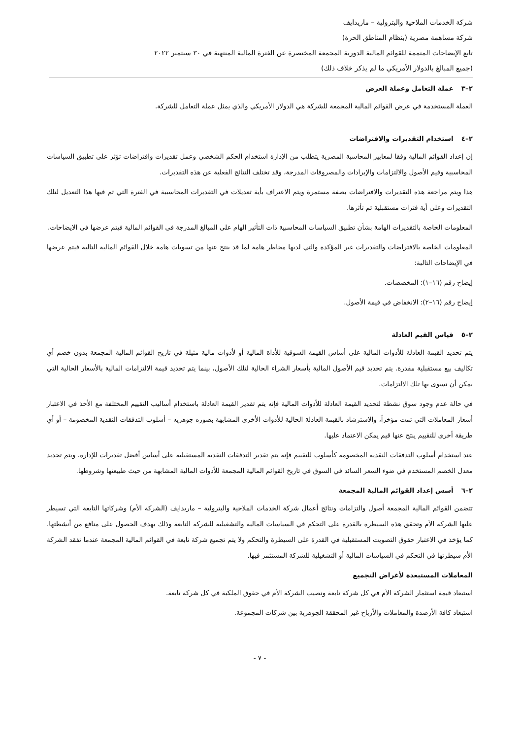شركة الخدمات الملاحية والبترولية – ماريدايف
شركة مساهمة مصرية (بنظام المناطق الحرة)
تابع الإيضاحات المتممة للقوائم المالية الدورية المجمعة المختصرة عن الفترة المالية المنتهية في ٣٠ سبتمبر ٢٠٢٢
(جميع المبالغ بالدولار الأمريكي ما لم يذكر خلاف ذلك)
٢–٣عملة التعامل وعملة العرض
العملة المستخدمة في عرض القوائم المالية المجمعة للشركة هي الدولار الأمريكي والذي يمثل عملة التعامل للشركة.
٢–٤استخدام التقديرات والافتراضات
إن إعداد القوائم المالية وفقا لمعايير المحاسبة المصرية يتطلب من الإدارة استخدام الحكم الشخصي وعمل تقديرات وافتراضات تؤثر على تطبيق السياسات المحاسبية وقيم الأصول والالتزامات والإيرادات والمصروفات المدرجة، وقد تختلف النتائج الفعلية عن هذه التقديرات.
هذا ويتم مراجعة هذه التقديرات والافتراضات بصفة مستمرة ويتم الاعتراف بأية تعديلات في التقديرات المحاسبية في الفترة التي تم فيها هذا التعديل لتلك التقديرات وعلى أية فترات مستقبلية تم تأثرها.
المعلومات الخاصة بالتقديرات الهامة بشأن تطبيق السياسات المحاسبية ذات التأثير الهام على المبالغ المدرجة فى القوائم المالية فيتم عرضها فى الايضاحات.
المعلومات الخاصة بالافتراضات والتقديرات غير المؤكدة والتي لديها مخاطر هامة لما قد ينتج عنها من تسويات هامة خلال القوائم المالية التالية فيتم عرضها في الإيضاحات التالية:
إيضاح رقم (١٦–١): المخصصات.
إيضاح رقم (١٦–٢): الانخفاض في قيمة الأصول.
٢–٥قياس القيم العادلة
يتم تحديد القيمة العادلة للأدوات المالية على أساس القيمة السوقية للأداة المالية أو لأدوات مالية مثيلة في تاريخ القوائم المالية المجمعة بدون خصم أي تكاليف بيع مستقبلية مقدرة. يتم تحديد قيم الأصول المالية بأسعار الشراء الحالية لتلك الأصول، بينما يتم تحديد قيمة الالتزامات المالية بالأسعار الحالية التي يمكن أن تسوى بها تلك الالتزامات.
في حالة عدم وجود سوق نشطة لتحديد القيمة العادلة للأدوات المالية فإنه يتم تقدير القيمة العادلة باستخدام أساليب التقييم المختلفة مع الأخذ في الاعتبار أسعار المعاملات التي تمت مؤخراً، والاسترشاد بالقيمة العادلة الحالية للأدوات الأخرى المشابهة بصوره جوهريه – أسلوب التدفقات النقدية المخصومة – أو أي طريقة أخرى للتقييم ينتج عنها قيم يمكن الاعتماد عليها.
عند استخدام أسلوب التدفقات النقدية المخصومة كأسلوب للتقييم فإنه يتم تقدير التدفقات النقدية المستقبلية على أساس أفضل تقديرات للإدارة. ويتم تحديد معدل الخصم المستخدم في ضوء السعر السائد في السوق في تاريخ القوائم المالية المجمعة للأدوات المالية المشابهة من حيث طبيعتها وشروطها.
٢–٦أسس إعداد القوائم المالية المجمعة
تتضمن القوائم المالية المجمعة أصول والتزامات ونتائج أعمال شركة الخدمات الملاحية والبترولية – ماريدايف (الشركة الأم) وشركاتها التابعة التي تسيطر عليها الشركة الأم وتحقق هذه السيطرة بالقدرة على التحكم في السياسات المالية والتشغيلية للشركة التابعة وذلك بهدف الحصول على منافع من أنشطتها. كما يؤخذ في الاعتبار حقوق التصويت المستقبلية في القدرة على السيطرة والتحكم ولا يتم تجميع شركة تابعة في القوائم المالية المجمعة عندما تفقد الشركة الأم سيطرتها في التحكم في السياسات المالية أو التشغيلية للشركة المستثمر فيها.
المعاملات المستبعدة لأغراض التجميع
استبعاد قيمة استثمار الشركة الأم في كل شركة تابعة ونصيب الشركة الأم في حقوق الملكية في كل شركة تابعة.
استبعاد كافة الأرصدة والمعاملات والأرباح غير المحققة الجوهرية بين شركات المجموعة.
- ٧ -